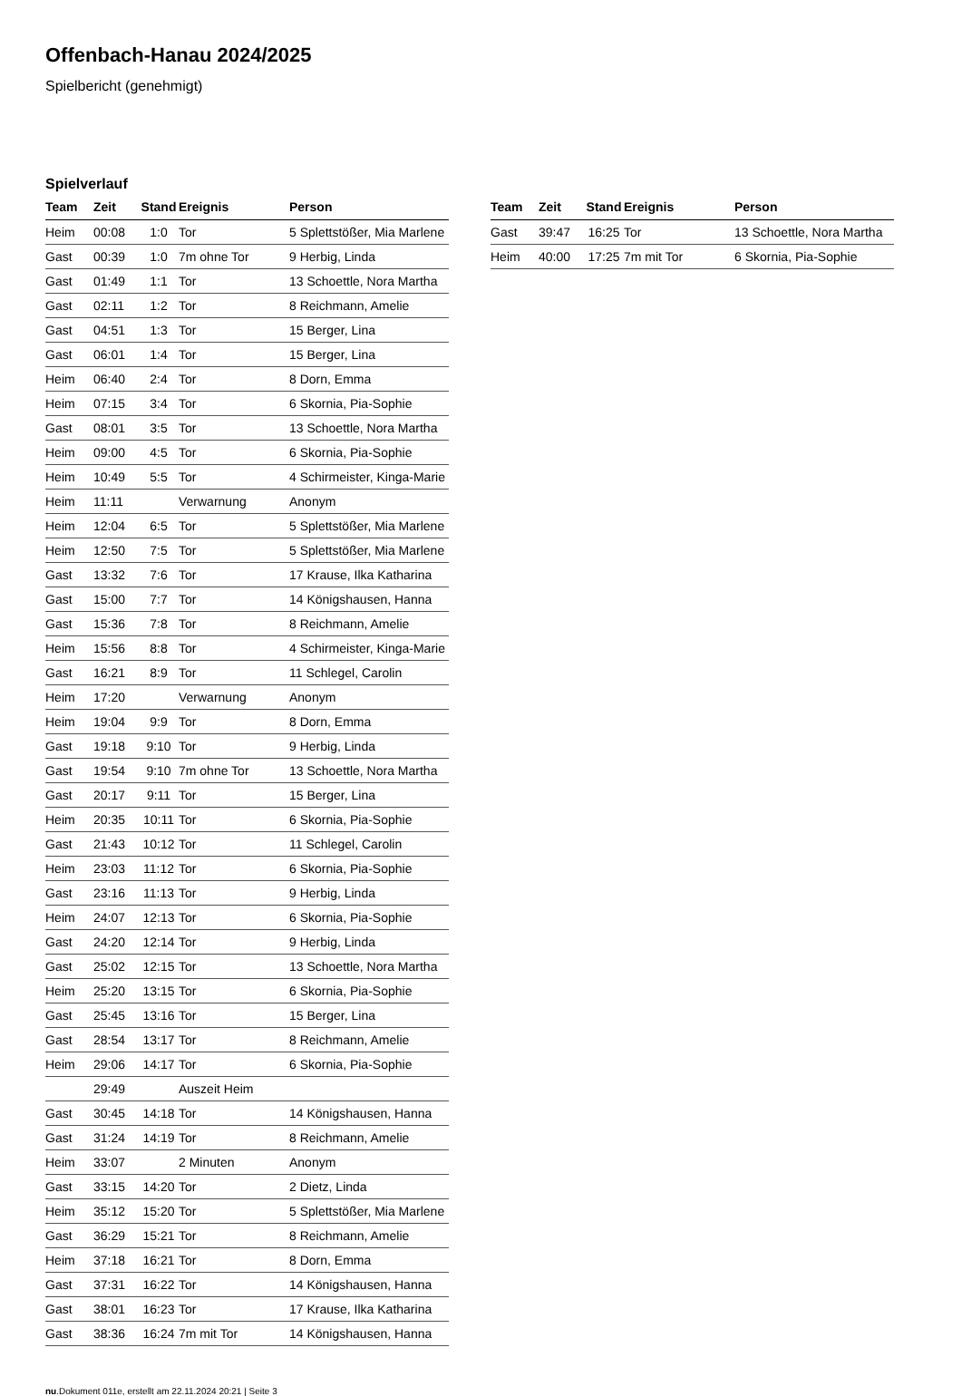Offenbach-Hanau 2024/2025
Spielbericht (genehmigt)
Spielverlauf
| Team | Zeit | Stand | Ereignis | Person |
| --- | --- | --- | --- | --- |
| Heim | 00:08 | 1:0 | Tor | 5 Splettstößer, Mia Marlene |
| Gast | 00:39 | 1:0 | 7m ohne Tor | 9 Herbig, Linda |
| Gast | 01:49 | 1:1 | Tor | 13 Schoettle, Nora Martha |
| Gast | 02:11 | 1:2 | Tor | 8 Reichmann, Amelie |
| Gast | 04:51 | 1:3 | Tor | 15 Berger, Lina |
| Gast | 06:01 | 1:4 | Tor | 15 Berger, Lina |
| Heim | 06:40 | 2:4 | Tor | 8 Dorn, Emma |
| Heim | 07:15 | 3:4 | Tor | 6 Skornia, Pia-Sophie |
| Gast | 08:01 | 3:5 | Tor | 13 Schoettle, Nora Martha |
| Heim | 09:00 | 4:5 | Tor | 6 Skornia, Pia-Sophie |
| Heim | 10:49 | 5:5 | Tor | 4 Schirmeister, Kinga-Marie |
| Heim | 11:11 | | Verwarnung | Anonym |
| Heim | 12:04 | 6:5 | Tor | 5 Splettstößer, Mia Marlene |
| Heim | 12:50 | 7:5 | Tor | 5 Splettstößer, Mia Marlene |
| Gast | 13:32 | 7:6 | Tor | 17 Krause, Ilka Katharina |
| Gast | 15:00 | 7:7 | Tor | 14 Königshausen, Hanna |
| Gast | 15:36 | 7:8 | Tor | 8 Reichmann, Amelie |
| Heim | 15:56 | 8:8 | Tor | 4 Schirmeister, Kinga-Marie |
| Gast | 16:21 | 8:9 | Tor | 11 Schlegel, Carolin |
| Heim | 17:20 | | Verwarnung | Anonym |
| Heim | 19:04 | 9:9 | Tor | 8 Dorn, Emma |
| Gast | 19:18 | 9:10 | Tor | 9 Herbig, Linda |
| Gast | 19:54 | 9:10 | 7m ohne Tor | 13 Schoettle, Nora Martha |
| Gast | 20:17 | 9:11 | Tor | 15 Berger, Lina |
| Heim | 20:35 | 10:11 | Tor | 6 Skornia, Pia-Sophie |
| Gast | 21:43 | 10:12 | Tor | 11 Schlegel, Carolin |
| Heim | 23:03 | 11:12 | Tor | 6 Skornia, Pia-Sophie |
| Gast | 23:16 | 11:13 | Tor | 9 Herbig, Linda |
| Heim | 24:07 | 12:13 | Tor | 6 Skornia, Pia-Sophie |
| Gast | 24:20 | 12:14 | Tor | 9 Herbig, Linda |
| Gast | 25:02 | 12:15 | Tor | 13 Schoettle, Nora Martha |
| Heim | 25:20 | 13:15 | Tor | 6 Skornia, Pia-Sophie |
| Gast | 25:45 | 13:16 | Tor | 15 Berger, Lina |
| Gast | 28:54 | 13:17 | Tor | 8 Reichmann, Amelie |
| Heim | 29:06 | 14:17 | Tor | 6 Skornia, Pia-Sophie |
| | 29:49 | | Auszeit Heim | |
| Gast | 30:45 | 14:18 | Tor | 14 Königshausen, Hanna |
| Gast | 31:24 | 14:19 | Tor | 8 Reichmann, Amelie |
| Heim | 33:07 | | 2 Minuten | Anonym |
| Gast | 33:15 | 14:20 | Tor | 2 Dietz, Linda |
| Heim | 35:12 | 15:20 | Tor | 5 Splettstößer, Mia Marlene |
| Gast | 36:29 | 15:21 | Tor | 8 Reichmann, Amelie |
| Heim | 37:18 | 16:21 | Tor | 8 Dorn, Emma |
| Gast | 37:31 | 16:22 | Tor | 14 Königshausen, Hanna |
| Gast | 38:01 | 16:23 | Tor | 17 Krause, Ilka Katharina |
| Gast | 38:36 | 16:24 | 7m mit Tor | 14 Königshausen, Hanna |
| Team | Zeit | Stand | Ereignis | Person |
| --- | --- | --- | --- | --- |
| Gast | 39:47 | 16:25 | Tor | 13 Schoettle, Nora Martha |
| Heim | 40:00 | 17:25 | 7m mit Tor | 6 Skornia, Pia-Sophie |
nu.Dokument 011e, erstellt am 22.11.2024 20:21 | Seite 3